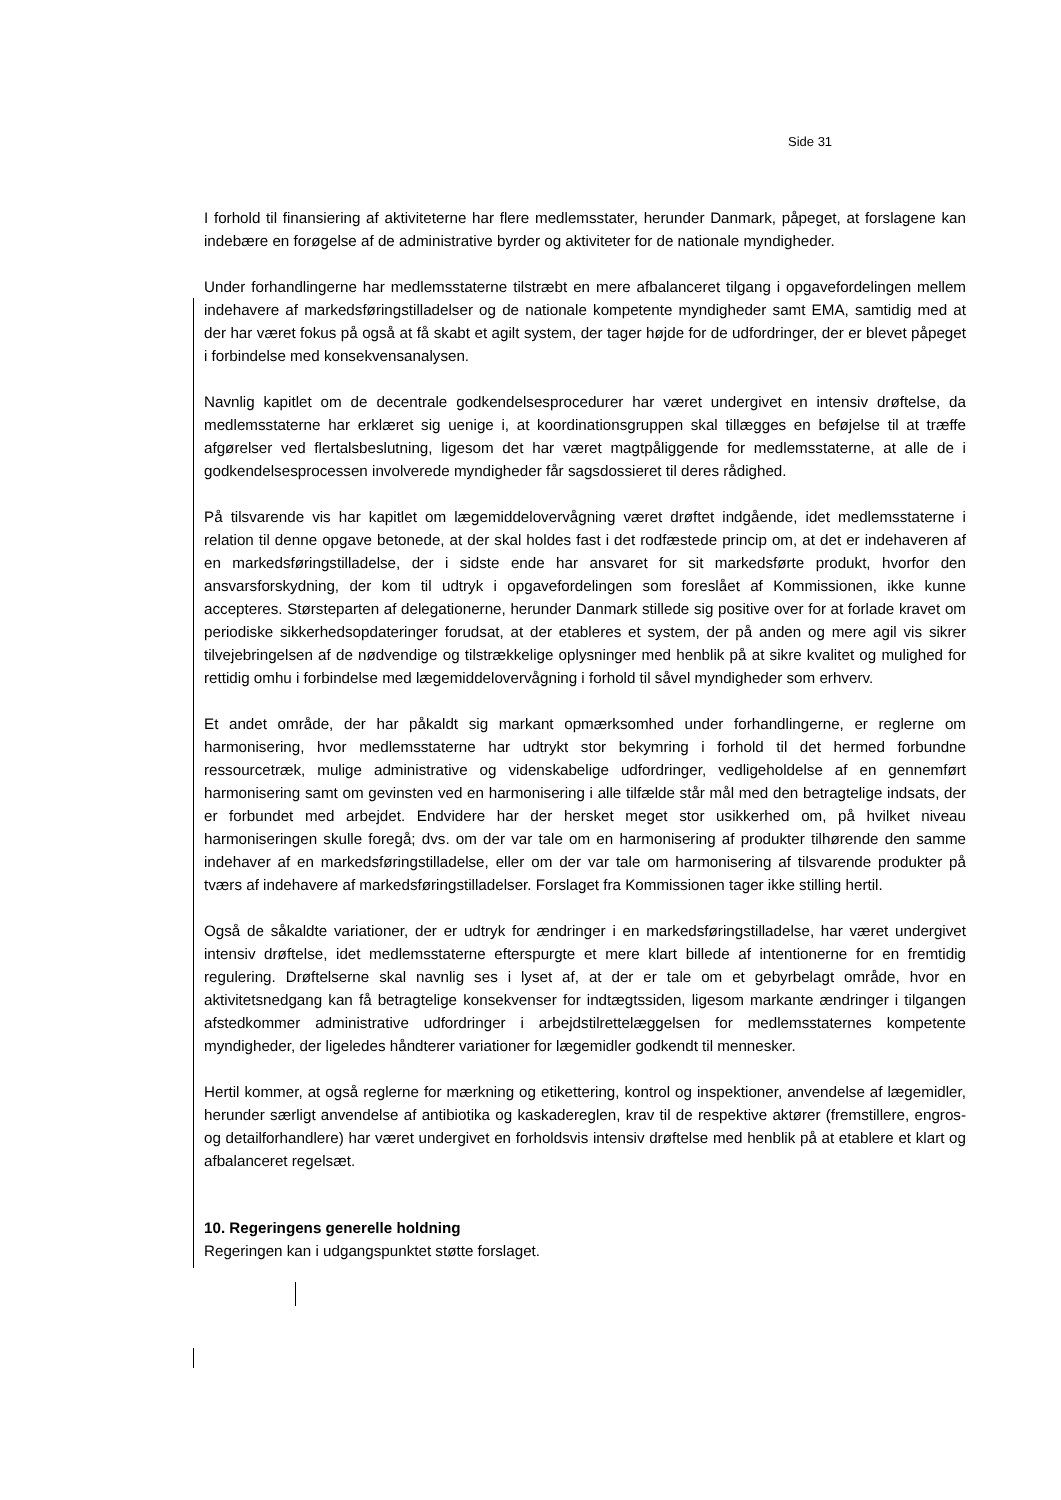Side 31
I forhold til finansiering af aktiviteterne har flere medlemsstater, herunder Danmark, påpeget, at forslagene kan indebære en forøgelse af de administrative byrder og aktiviteter for de nationale myndigheder.
Under forhandlingerne har medlemsstaterne tilstræbt en mere afbalanceret tilgang i opgavefordelingen mellem indehavere af markedsføringstilladelser og de nationale kompetente myndigheder samt EMA, samtidig med at der har været fokus på også at få skabt et agilt system, der tager højde for de udfordringer, der er blevet påpeget i forbindelse med konsekvensanalysen.
Navnlig kapitlet om de decentrale godkendelsesprocedurer har været undergivet en intensiv drøftelse, da medlemsstaterne har erklæret sig uenige i, at koordinationsgruppen skal tillægges en beføjelse til at træffe afgørelser ved flertalsbeslutning, ligesom det har været magtpåliggende for medlemsstaterne, at alle de i godkendelsesprocessen involverede myndigheder får sagsdossieret til deres rådighed.
På tilsvarende vis har kapitlet om lægemiddelovervågning været drøftet indgående, idet medlemsstaterne i relation til denne opgave betonede, at der skal holdes fast i det rodfæstede princip om, at det er indehaveren af en markedsføringstilladelse, der i sidste ende har ansvaret for sit markedsførte produkt, hvorfor den ansvarsforskydning, der kom til udtryk i opgavefordelingen som foreslået af Kommissionen, ikke kunne accepteres. Størsteparten af delegationerne, herunder Danmark stillede sig positive over for at forlade kravet om periodiske sikkerhedsopdateringer forudsat, at der etableres et system, der på anden og mere agil vis sikrer tilvejebringelsen af de nødvendige og tilstrækkelige oplysninger med henblik på at sikre kvalitet og mulighed for rettidig omhu i forbindelse med lægemiddelovervågning i forhold til såvel myndigheder som erhverv.
Et andet område, der har påkaldt sig markant opmærksomhed under forhandlingerne, er reglerne om harmonisering, hvor medlemsstaterne har udtrykt stor bekymring i forhold til det hermed forbundne ressourcetræk, mulige administrative og videnskabelige udfordringer, vedligeholdelse af en gennemført harmonisering samt om gevinsten ved en harmonisering i alle tilfælde står mål med den betragtelige indsats, der er forbundet med arbejdet. Endvidere har der hersket meget stor usikkerhed om, på hvilket niveau harmoniseringen skulle foregå; dvs. om der var tale om en harmonisering af produkter tilhørende den samme indehaver af en markedsføringstilladelse, eller om der var tale om harmonisering af tilsvarende produkter på tværs af indehavere af markedsføringstilladelser. Forslaget fra Kommissionen tager ikke stilling hertil.
Også de såkaldte variationer, der er udtryk for ændringer i en markedsføringstilladelse, har været undergivet intensiv drøftelse, idet medlemsstaterne efterspurgte et mere klart billede af intentionerne for en fremtidig regulering. Drøftelserne skal navnlig ses i lyset af, at der er tale om et gebyrbelagt område, hvor en aktivitetsnedgang kan få betragtelige konsekvenser for indtægtssiden, ligesom markante ændringer i tilgangen afstedkommer administrative udfordringer i arbejdstilrettelæggelsen for medlemsstaternes kompetente myndigheder, der ligeledes håndterer variationer for lægemidler godkendt til mennesker.
Hertil kommer, at også reglerne for mærkning og etikettering, kontrol og inspektioner, anvendelse af lægemidler, herunder særligt anvendelse af antibiotika og kaskadereglen, krav til de respektive aktører (fremstillere, engros- og detailforhandlere) har været undergivet en forholdsvis intensiv drøftelse med henblik på at etablere et klart og afbalanceret regelsæt.
10. Regeringens generelle holdning
Regeringen kan i udgangspunktet støtte forslaget.